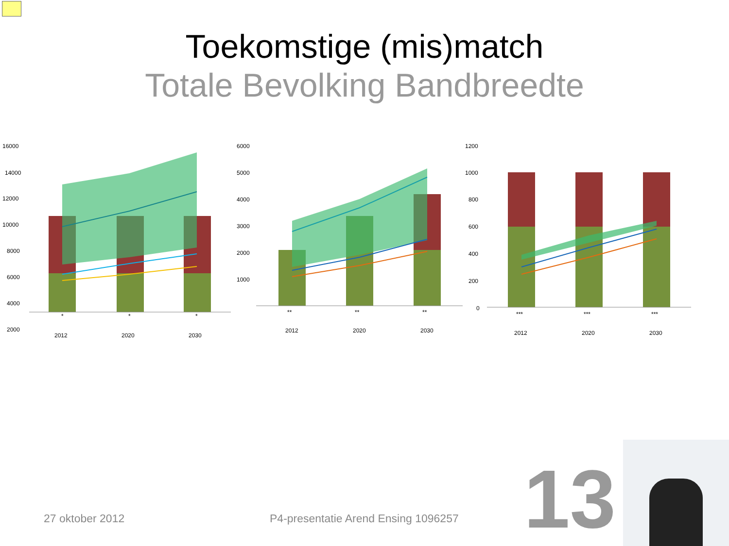Toekomstige (mis)match
Totale Bevolking Bandbreedte
16000
14000
12000
10000
8000
6000
4000
2000
*
*
*
2012
2020
2030
6000
5000
4000
3000
2000
1000
**
**
**
2012
2020
2030
1200
1000
800
600
400
200
0
***
***
***
2012
2020
2030
27 oktober 2012
P4-presentatie Arend Ensing 1096257
13